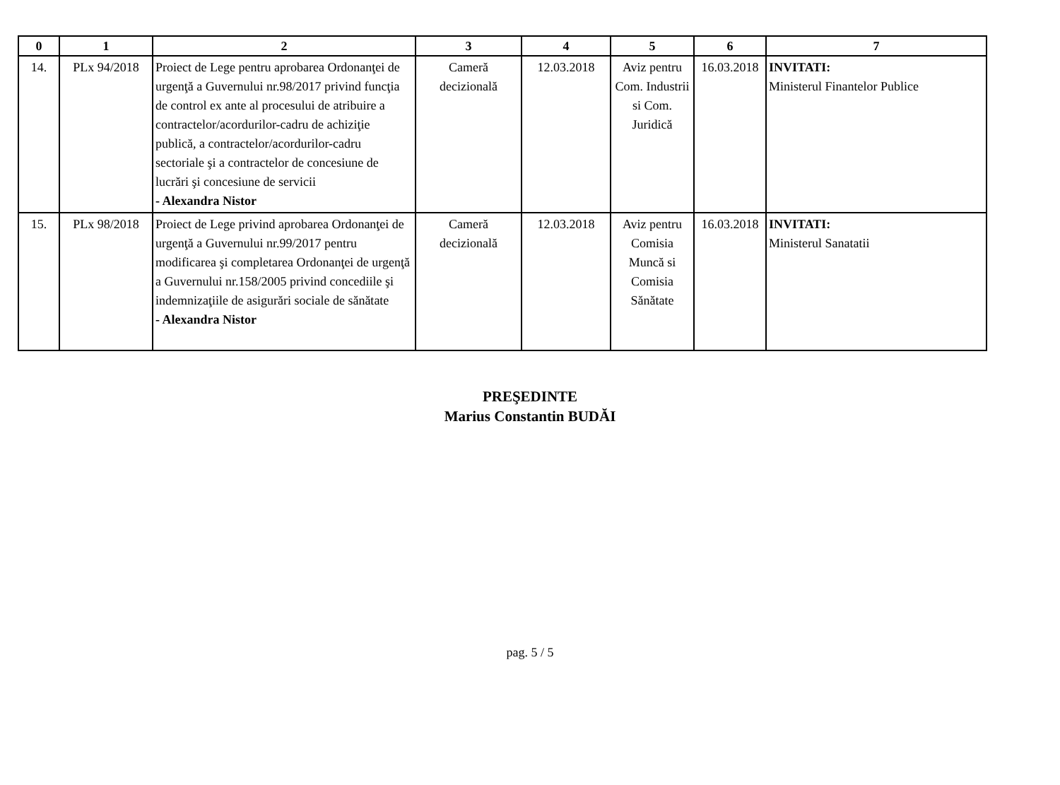| 0 | 1 | 2 | 3 | 4 | 5 | 6 | 7 |
| --- | --- | --- | --- | --- | --- | --- | --- |
| 14. | PLx 94/2018 | Proiect de Lege pentru aprobarea Ordonanţei de urgenţă a Guvernului nr.98/2017 privind funcţia de control ex ante al procesului de atribuire a contractelor/acordurilor-cadru de achiziţie publică, a contractelor/acordurilor-cadru sectoriale şi a contractelor de concesiune de lucrări şi concesiune de servicii - Alexandra Nistor | Cameră decizională | 12.03.2018 | Aviz pentru Com. Industrii si Com. Juridică | 16.03.2018 | INVITATI: Ministerul Finantelor Publice |
| 15. | PLx 98/2018 | Proiect de Lege privind aprobarea Ordonanţei de urgenţă a Guvernului nr.99/2017 pentru modificarea şi completarea Ordonanţei de urgenţă a Guvernului nr.158/2005 privind concediile şi indemnizaţiile de asigurări sociale de sănătate - Alexandra Nistor | Cameră decizională | 12.03.2018 | Aviz pentru Comisia Muncă si Comisia Sănătate | 16.03.2018 | INVITATI: Ministerul Sanatatii |
PREŞEDINTE
Marius Constantin BUDĂI
pag. 5 / 5